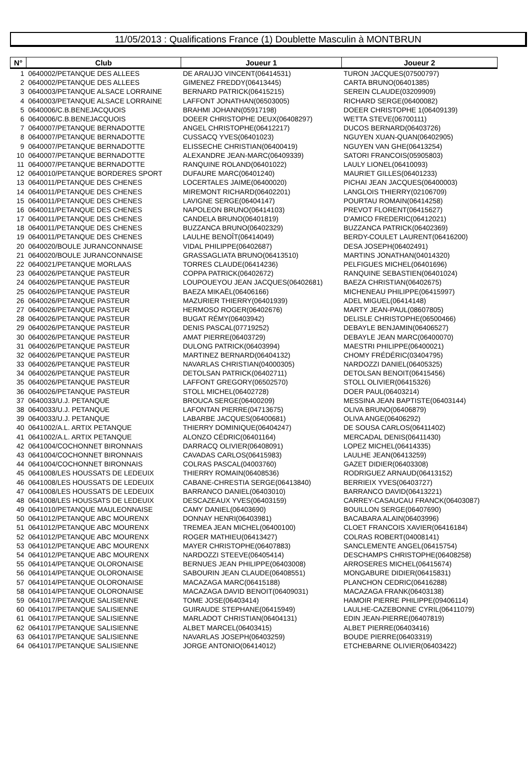11/05/2013 : Qualifications France (1) Doublette Masculin à MONTBRUN
| N° | Club | Joueur 1 | Joueur 2 |
| --- | --- | --- | --- |
| 1 | 0640002/PETANQUE DES ALLEES | DE ARAUJO VINCENT(06414531) | TURON JACQUES(07500797) |
| 2 | 0640002/PETANQUE DES ALLEES | GIMENEZ FREDDY(06413445) | CARTA BRUNO(06401385) |
| 3 | 0640003/PETANQUE ALSACE LORRAINE | BERNARD PATRICK(06415215) | SEREIN CLAUDE(03209909) |
| 4 | 0640003/PETANQUE ALSACE LORRAINE | LAFFONT JONATHAN(06503005) | RICHARD SERGE(06400082) |
| 5 | 0640006/C.B.BENEJACQUOIS | BRAHMI JOHANN(05917198) | DOEER CHRISTOPHE 1(06409139) |
| 6 | 0640006/C.B.BENEJACQUOIS | DOEER CHRISTOPHE DEUX(06408297) | WETTA STEVE(06700111) |
| 7 | 0640007/PETANQUE BERNADOTTE | ANGEL CHRISTOPHE(06412217) | DUCOS BERNARD(06403726) |
| 8 | 0640007/PETANQUE BERNADOTTE | CUSSACQ YVES(06401023) | NGUYEN XUAN-QUAN(06402905) |
| 9 | 0640007/PETANQUE BERNADOTTE | ELISSECHE CHRISTIAN(06400419) | NGUYEN VAN GHE(06413254) |
| 10 | 0640007/PETANQUE BERNADOTTE | ALEXANDRE JEAN-MARC(06409339) | SATORI FRANCOIS(05905803) |
| 11 | 0640007/PETANQUE BERNADOTTE | RANQUINE ROLAND(06401022) | LAULY LIONEL(06410093) |
| 12 | 0640010/PETANQUE BORDERES SPORT | DUFAURE MARC(06401240) | MAURIET GILLES(06401233) |
| 13 | 0640011/PETANQUE DES CHENES | LOCERTALES JAIME(06400020) | PICHAI JEAN JACQUES(06400003) |
| 14 | 0640011/PETANQUE DES CHENES | MIREMONT RICHARD(06402201) | LANGLOIS THIERRY(02106709) |
| 15 | 0640011/PETANQUE DES CHENES | LAVIGNE SERGE(06404147) | POURTAU ROMAIN(06414258) |
| 16 | 0640011/PETANQUE DES CHENES | NAPOLEON BRUNO(06414103) | PREVOT FLORENT(06415627) |
| 17 | 0640011/PETANQUE DES CHENES | CANDELA BRUNO(06401819) | D'AMICO FREDERIC(06412021) |
| 18 | 0640011/PETANQUE DES CHENES | BUZZANCA BRUNO(06402329) | BUZZANCA PATRICK(06402369) |
| 19 | 0640011/PETANQUE DES CHENES | LAULHE BENOÎT(06414049) | BERDY-COULET LAURENT(06416200) |
| 20 | 0640020/BOULE JURANCONNAISE | VIDAL PHILIPPE(06402687) | DESA JOSEPH(06402491) |
| 21 | 0640020/BOULE JURANCONNAISE | GRASSAGLIATA BRUNO(06413510) | MARTINS JONATHAN(04014320) |
| 22 | 0640021/PETANQUE MORLAAS | TORRES CLAUDE(06414236) | PELFIGUES MICHEL(06401696) |
| 23 | 0640026/PETANQUE PASTEUR | COPPA PATRICK(06402672) | RANQUINE SEBASTIEN(06401024) |
| 24 | 0640026/PETANQUE PASTEUR | LOUPOUEYOU JEAN JACQUES(06402681) | BAEZA CHRISTIAN(06402675) |
| 25 | 0640026/PETANQUE PASTEUR | BAEZA MIKAËL(06406166) | MICHENEAU PHILIPPE(06415997) |
| 26 | 0640026/PETANQUE PASTEUR | MAZURIER THIERRY(06401939) | ADEL MIGUEL(06414148) |
| 27 | 0640026/PETANQUE PASTEUR | HERMOSO ROGER(06402676) | MARTY JEAN-PAUL(08607805) |
| 28 | 0640026/PETANQUE PASTEUR | BUGAT RÉMY(06403942) | DELISLE CHRISTOPHE(06500466) |
| 29 | 0640026/PETANQUE PASTEUR | DENIS PASCAL(07719252) | DEBAYLE BENJAMIN(06406527) |
| 30 | 0640026/PETANQUE PASTEUR | AMAT PIERRE(06403729) | DEBAYLE JEAN MARC(06400070) |
| 31 | 0640026/PETANQUE PASTEUR | DULONG PATRICK(06403994) | MAESTRI PHILIPPE(06400021) |
| 32 | 0640026/PETANQUE PASTEUR | MARTINEZ BERNARD(06404132) | CHOMY FRÉDÉRIC(03404795) |
| 33 | 0640026/PETANQUE PASTEUR | NAVARLAS CHRISTIAN(04000305) | NARDOZZI DANIEL(06405325) |
| 34 | 0640026/PETANQUE PASTEUR | DETOLSAN PATRICK(06402711) | DETOLSAN BENOIT(06415456) |
| 35 | 0640026/PETANQUE PASTEUR | LAFFONT GREGORY(06502570) | STOLL OLIVIER(06415326) |
| 36 | 0640026/PETANQUE PASTEUR | STOLL MICHEL(06402728) | DOER PAUL(06403214) |
| 37 | 0640033/U.J. PETANQUE | BROUCA SERGE(06400209) | MESSINA JEAN BAPTISTE(06403144) |
| 38 | 0640033/U.J. PETANQUE | LAFONTAN PIERRE(04713675) | OLIVA BRUNO(06406879) |
| 39 | 0640033/U.J. PETANQUE | LABARBE JACQUES(06400681) | OLIVA ANGE(06406292) |
| 40 | 0641002/A.L. ARTIX PETANQUE | THIERRY DOMINIQUE(06404247) | DE SOUSA CARLOS(06411402) |
| 41 | 0641002/A.L. ARTIX PETANQUE | ALONZO CÉDRIC(06401164) | MERCADAL DENIS(06411430) |
| 42 | 0641004/COCHONNET BIRONNAIS | DARRACQ OLIVIER(06408091) | LOPEZ MICHEL(06414335) |
| 43 | 0641004/COCHONNET BIRONNAIS | CAVADAS CARLOS(06415983) | LAULHE JEAN(06413259) |
| 44 | 0641004/COCHONNET BIRONNAIS | COLRAS PASCAL(04003760) | GAZET DIDIER(06403308) |
| 45 | 0641008/LES HOUSSATS DE LEDEUIX | THIERRY ROMAIN(06408536) | RODRIGUEZ ARNAUD(06413152) |
| 46 | 0641008/LES HOUSSATS DE LEDEUIX | CABANE-CHRESTIA SERGE(06413840) | BERRIEIX YVES(06403727) |
| 47 | 0641008/LES HOUSSATS DE LEDEUIX | BARRANCO DANIEL(06403010) | BARRANCO DAVID(06413221) |
| 48 | 0641008/LES HOUSSATS DE LEDEUIX | DESCAZEAUX YVES(06403159) | CARREY-CASAUCAU FRANCK(06403087) |
| 49 | 0641010/PETANQUE MAULEONNAISE | CAMY DANIEL(06403690) | BOUILLON SERGE(06407690) |
| 50 | 0641012/PETANQUE ABC MOURENX | DONNAY HENRI(06403981) | BACABARA ALAIN(06403996) |
| 51 | 0641012/PETANQUE ABC MOURENX | TREMEA JEAN MICHEL(06400100) | CLOET FRANCOIS XAVIER(06416184) |
| 52 | 0641012/PETANQUE ABC MOURENX | ROGER MATHIEU(06413427) | COLRAS ROBERT(04008141) |
| 53 | 0641012/PETANQUE ABC MOURENX | MAYER CHRISTOPHE(06407883) | SANCLEMENTE ANGEL(06415754) |
| 54 | 0641012/PETANQUE ABC MOURENX | NARDOZZI STEEVE(06405414) | DESCHAMPS CHRISTOPHE(06408258) |
| 55 | 0641014/PETANQUE OLORONAISE | BERNUES JEAN PHILIPPE(06403008) | ARROSERES MICHEL(06415674) |
| 56 | 0641014/PETANQUE OLORONAISE | SABOURIN JEAN CLAUDE(06408551) | MONGABURE DIDIER(06415831) |
| 57 | 0641014/PETANQUE OLORONAISE | MACAZAGA MARC(06415188) | PLANCHON CEDRIC(06416288) |
| 58 | 0641014/PETANQUE OLORONAISE | MACAZAGA DAVID BENOIT(06409031) | MACAZAGA FRANK(06403138) |
| 59 | 0641017/PETANQUE SALISIENNE | TOME JOSE(06403414) | HAMOIR PIERRE PHILIPPE(09406114) |
| 60 | 0641017/PETANQUE SALISIENNE | GUIRAUDE STEPHANE(06415949) | LAULHE-CAZEBONNE CYRIL(06411079) |
| 61 | 0641017/PETANQUE SALISIENNE | MARLADOT CHRISTIAN(06404131) | EDIN JEAN-PIERRE(06407819) |
| 62 | 0641017/PETANQUE SALISIENNE | ALBET MARCEL(06403415) | ALBET PIERRE(06403416) |
| 63 | 0641017/PETANQUE SALISIENNE | NAVARLAS JOSEPH(06403259) | BOUDE PIERRE(06403319) |
| 64 | 0641017/PETANQUE SALISIENNE | JORGE ANTONIO(06414012) | ETCHEBARNE OLIVIER(06403422) |